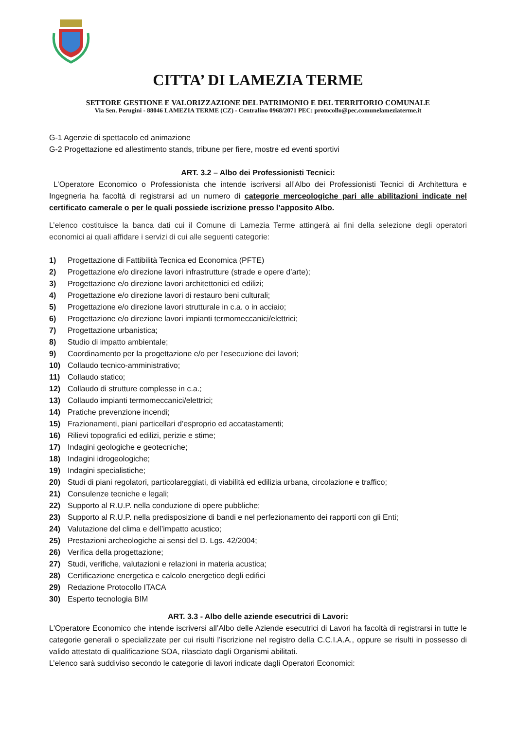CITTA’ DI LAMEZIA TERME
SETTORE GESTIONE E VALORIZZAZIONE DEL PATRIMONIO E DEL TERRITORIO COMUNALE
Via Sen. Perugini - 88046 LAMEZIA TERME (CZ) - Centralino 0968/2071 PEC: protocollo@pec.comunelameziaterme.it
G-1 Agenzie di spettacolo ed animazione
G-2 Progettazione ed allestimento stands, tribune per fiere, mostre ed eventi sportivi
ART. 3.2 – Albo dei Professionisti Tecnici:
L’Operatore Economico o Professionista che intende iscriversi all’Albo dei Professionisti Tecnici di Architettura e Ingegneria ha facoltà di registrarsi ad un numero di categorie merceologiche pari alle abilitazioni indicate nel certificato camerale o per le quali possiede iscrizione presso l’apposito Albo.
L’elenco costituisce la banca dati cui il Comune di Lamezia Terme attingerà ai fini della selezione degli operatori economici ai quali affidare i servizi di cui alle seguenti categorie:
1) Progettazione di Fattibilità Tecnica ed Economica (PFTE)
2) Progettazione e/o direzione lavori infrastrutture (strade e opere d’arte);
3) Progettazione e/o direzione lavori architettonici ed edilizi;
4) Progettazione e/o direzione lavori di restauro beni culturali;
5) Progettazione e/o direzione lavori strutturale in c.a. o in acciaio;
6) Progettazione e/o direzione lavori impianti termomeccanici/elettrici;
7) Progettazione urbanistica;
8) Studio di impatto ambientale;
9) Coordinamento per la progettazione e/o per l’esecuzione dei lavori;
10) Collaudo tecnico-amministrativo;
11) Collaudo statico;
12) Collaudo di strutture complesse in c.a.;
13) Collaudo impianti termomeccanici/elettrici;
14) Pratiche prevenzione incendi;
15) Frazionamenti, piani particellari d’esproprio ed accatastamenti;
16) Rilievi topografici ed edilizi, perizie e stime;
17) Indagini geologiche e geotecniche;
18) Indagini idrogeologiche;
19) Indagini specialistiche;
20) Studi di piani regolatori, particolareggiati, di viabilità ed edilizia urbana, circolazione e traffico;
21) Consulenze tecniche e legali;
22) Supporto al R.U.P. nella conduzione di opere pubbliche;
23) Supporto al R.U.P. nella predisposizione di bandi e nel perfezionamento dei rapporti con gli Enti;
24) Valutazione del clima e dell’impatto acustico;
25) Prestazioni archeologiche ai sensi del D. Lgs. 42/2004;
26) Verifica della progettazione;
27) Studi, verifiche, valutazioni e relazioni in materia acustica;
28) Certificazione energetica e calcolo energetico degli edifici
29) Redazione Protocollo ITACA
30) Esperto tecnologia BIM
ART. 3.3 - Albo delle aziende esecutrici di Lavori:
L'Operatore Economico che intende iscriversi all’Albo delle Aziende esecutrici di Lavori ha facoltà di registrarsi in tutte le categorie generali o specializzate per cui risulti l’iscrizione nel registro della C.C.I.A.A., oppure se risulti in possesso di valido attestato di qualificazione SOA, rilasciato dagli Organismi abilitati.
L’elenco sarà suddiviso secondo le categorie di lavori indicate dagli Operatori Economici: